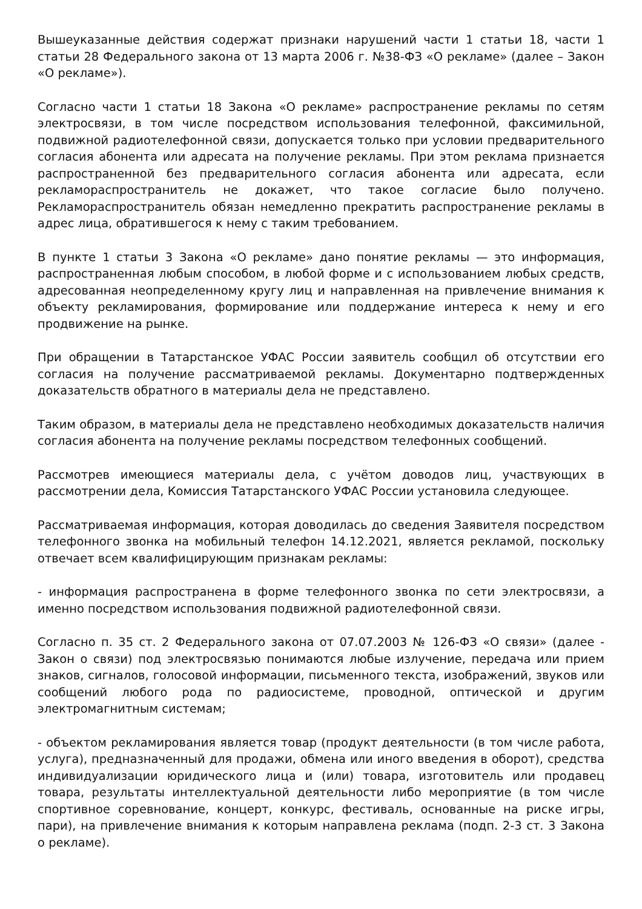Вышеуказанные действия содержат признаки нарушений части 1 статьи 18, части 1 статьи 28 Федерального закона от 13 марта 2006 г. №38-ФЗ «О рекламе» (далее – Закон «О рекламе»).
Согласно части 1 статьи 18 Закона «О рекламе» распространение рекламы по сетям электросвязи, в том числе посредством использования телефонной, факсимильной, подвижной радиотелефонной связи, допускается только при условии предварительного согласия абонента или адресата на получение рекламы. При этом реклама признается распространенной без предварительного согласия абонента или адресата, если рекламораспространитель не докажет, что такое согласие было получено. Рекламораспространитель обязан немедленно прекратить распространение рекламы в адрес лица, обратившегося к нему с таким требованием.
В пункте 1 статьи 3 Закона «О рекламе» дано понятие рекламы — это информация, распространенная любым способом, в любой форме и с использованием любых средств, адресованная неопределенному кругу лиц и направленная на привлечение внимания к объекту рекламирования, формирование или поддержание интереса к нему и его продвижение на рынке.
При обращении в Татарстанское УФАС России заявитель сообщил об отсутствии его согласия на получение рассматриваемой рекламы. Документарно подтвержденных доказательств обратного в материалы дела не представлено.
Таким образом, в материалы дела не представлено необходимых доказательств наличия согласия абонента на получение рекламы посредством телефонных сообщений.
Рассмотрев имеющиеся материалы дела, с учётом доводов лиц, участвующих в рассмотрении дела, Комиссия Татарстанского УФАС России установила следующее.
Рассматриваемая информация, которая доводилась до сведения Заявителя посредством телефонного звонка на мобильный телефон 14.12.2021, является рекламой, поскольку отвечает всем квалифицирующим признакам рекламы:
- информация распространена в форме телефонного звонка по сети электросвязи, а именно посредством использования подвижной радиотелефонной связи.
Согласно п. 35 ст. 2 Федерального закона от 07.07.2003 № 126-ФЗ «О связи» (далее - Закон о связи) под электросвязью понимаются любые излучение, передача или прием знаков, сигналов, голосовой информации, письменного текста, изображений, звуков или сообщений любого рода по радиосистеме, проводной, оптической и другим электромагнитным системам;
- объектом рекламирования является товар (продукт деятельности (в том числе работа, услуга), предназначенный для продажи, обмена или иного введения в оборот), средства индивидуализации юридического лица и (или) товара, изготовитель или продавец товара, результаты интеллектуальной деятельности либо мероприятие (в том числе спортивное соревнование, концерт, конкурс, фестиваль, основанные на риске игры, пари), на привлечение внимания к которым направлена реклама (подп. 2-3 ст. 3 Закона о рекламе).